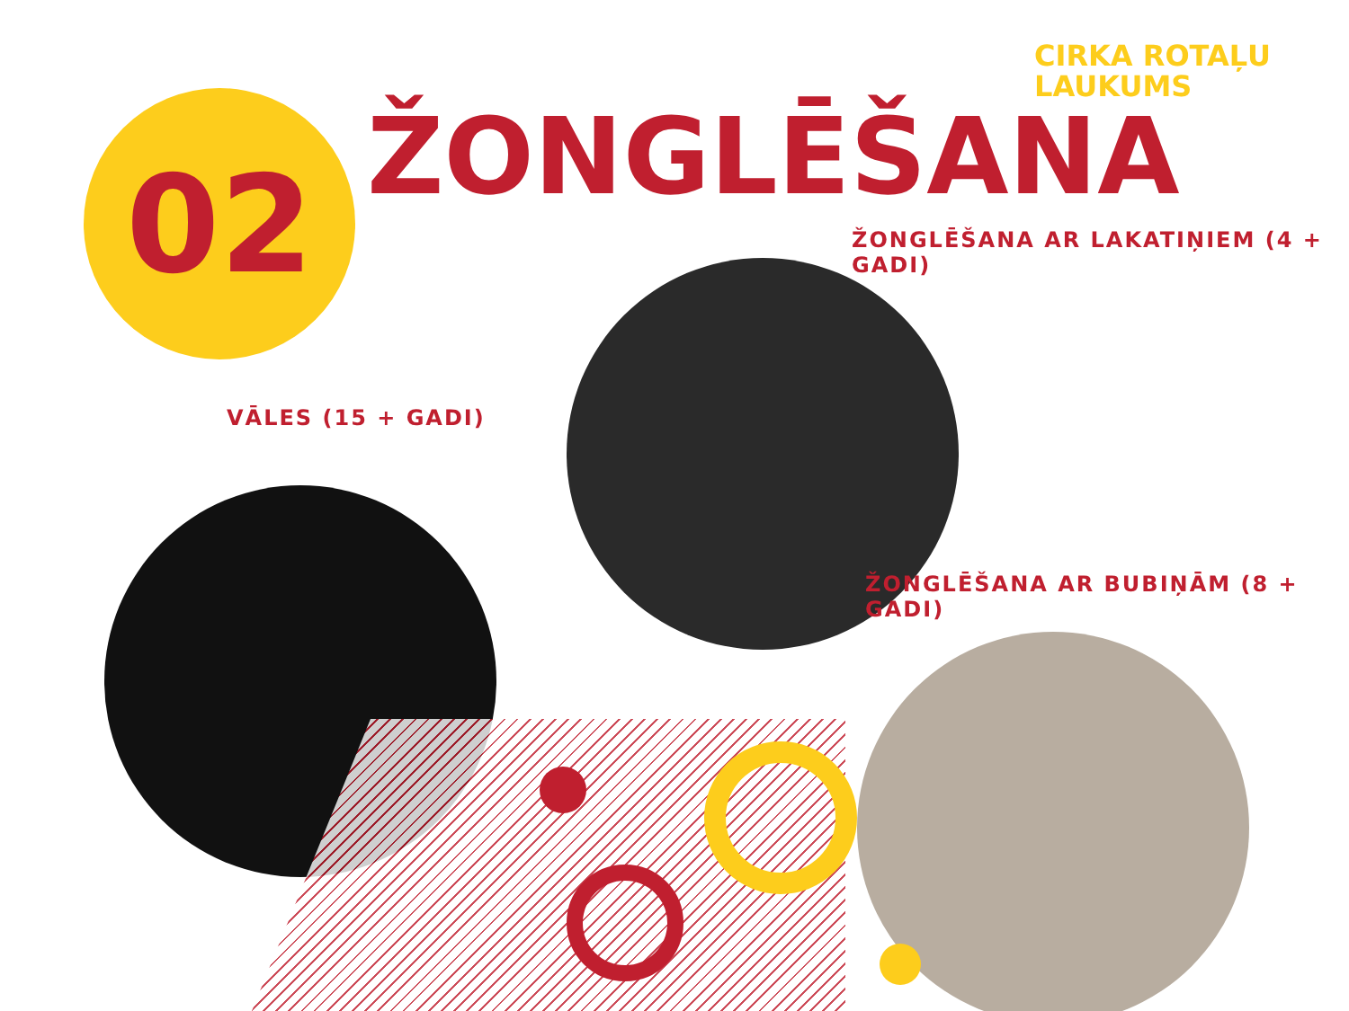CIRKA ROTAĻU
LAUKUMS
02 ŽONGLĒŠANA
ŽONGLĒŠANA AR LAKATIŅIEM (4 + GADI)
VĀLES (15 + GADI)
ŽONGLĒŠANA AR BUBIŅĀM (8 + GADI)